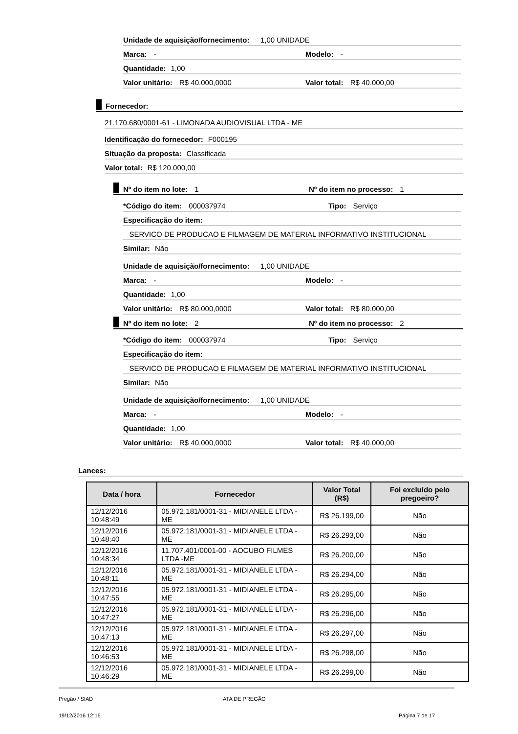Unidade de aquisição/fornecimento: 1,00 UNIDADE
Marca: - Modelo: -
Quantidade: 1,00
Valor unitário: R$ 40.000,0000 Valor total: R$ 40.000,00
Fornecedor:
21.170.680/0001-61 - LIMONADA AUDIOVISUAL LTDA - ME
Identificação do fornecedor: F000195
Situação da proposta: Classificada
Valor total: R$ 120.000,00
Nº do item no lote: 1 Nº do item no processo: 1
*Código do item: 000037974 Tipo: Serviço
Especificação do item:
SERVICO DE PRODUCAO E FILMAGEM DE MATERIAL INFORMATIVO INSTITUCIONAL
Similar: Não
Unidade de aquisição/fornecimento: 1,00 UNIDADE
Marca: - Modelo: -
Quantidade: 1,00
Valor unitário: R$ 80.000,0000 Valor total: R$ 80.000,00
Nº do item no lote: 2 Nº do item no processo: 2
*Código do item: 000037974 Tipo: Serviço
Especificação do item:
SERVICO DE PRODUCAO E FILMAGEM DE MATERIAL INFORMATIVO INSTITUCIONAL
Similar: Não
Unidade de aquisição/fornecimento: 1,00 UNIDADE
Marca: - Modelo: -
Quantidade: 1,00
Valor unitário: R$ 40.000,0000 Valor total: R$ 40.000,00
Lances:
| Data / hora | Fornecedor | Valor Total (R$) | Foi excluído pelo pregoeiro? |
| --- | --- | --- | --- |
| 12/12/2016 10:48:49 | 05.972.181/0001-31 - MIDIANELE LTDA -ME | R$ 26.199,00 | Não |
| 12/12/2016 10:48:40 | 05.972.181/0001-31 - MIDIANELE LTDA -ME | R$ 26.293,00 | Não |
| 12/12/2016 10:48:34 | 11.707.401/0001-00 - AOCUBO FILMES LTDA -ME | R$ 26.200,00 | Não |
| 12/12/2016 10:48:11 | 05.972.181/0001-31 - MIDIANELE LTDA -ME | R$ 26.294,00 | Não |
| 12/12/2016 10:47:55 | 05.972.181/0001-31 - MIDIANELE LTDA -ME | R$ 26.295,00 | Não |
| 12/12/2016 10:47:27 | 05.972.181/0001-31 - MIDIANELE LTDA -ME | R$ 26.296,00 | Não |
| 12/12/2016 10:47:13 | 05.972.181/0001-31 - MIDIANELE LTDA -ME | R$ 26.297,00 | Não |
| 12/12/2016 10:46:53 | 05.972.181/0001-31 - MIDIANELE LTDA -ME | R$ 26.298,00 | Não |
| 12/12/2016 10:46:29 | 05.972.181/0001-31 - MIDIANELE LTDA -ME | R$ 26.299,00 | Não |
Pregão / SIAD ATA DE PREGÃO
19/12/2016 12:16 Página 7 de 17